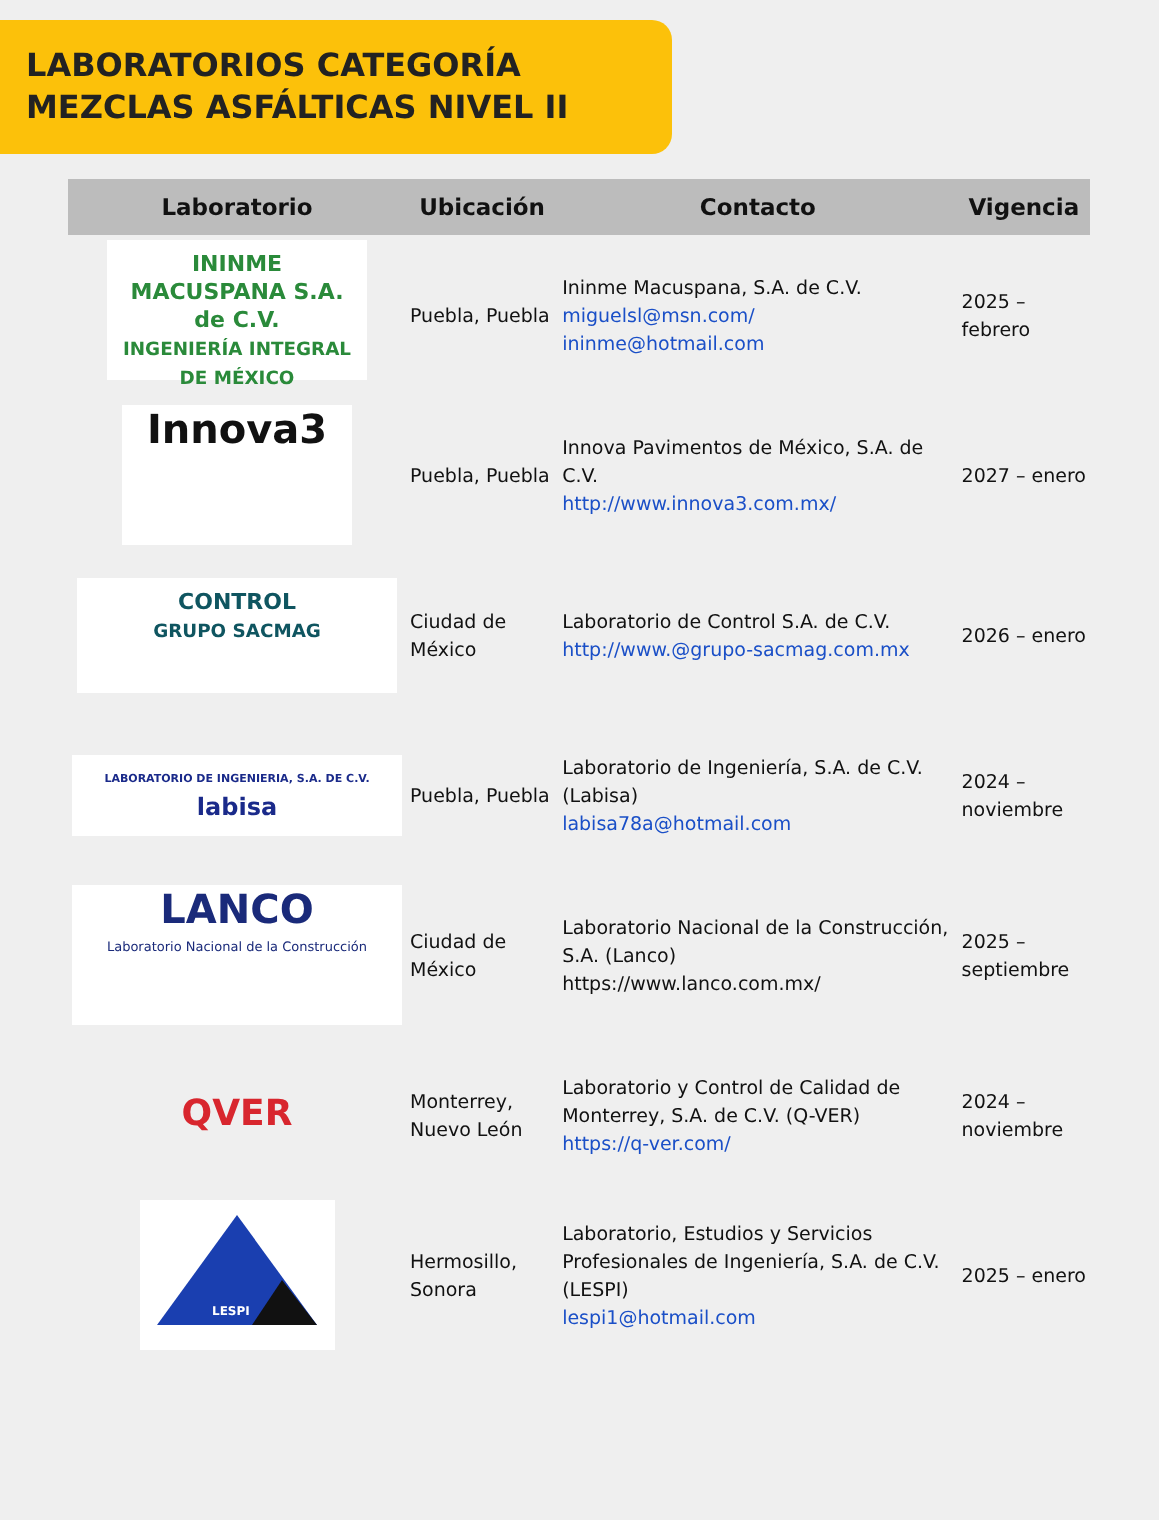LABORATORIOS CATEGORÍA
MEZCLAS ASFÁLTICAS NIVEL II
| Laboratorio | Ubicación | Contacto | Vigencia |
| --- | --- | --- | --- |
| ININME MACUSPANA S.A. de C.V. INGENIERÍA INTEGRAL DE MÉXICO | Puebla, Puebla | Ininme Macuspana, S.A. de C.V. miguelsl@msn.com/ ininme@hotmail.com | 2025 – febrero |
| Innova3 | Puebla, Puebla | Innova Pavimentos de México, S.A. de C.V. http://www.innova3.com.mx/ | 2027 – enero |
| CONTROL GRUPO SACMAG | Ciudad de México | Laboratorio de Control S.A. de C.V. http://www.@grupo-sacmag.com.mx | 2026 – enero |
| LABORATORIO DE INGENIERIA, S.A. DE C.V. labisa | Puebla, Puebla | Laboratorio de Ingeniería, S.A. de C.V. (Labisa) labisa78a@hotmail.com | 2024 – noviembre |
| LANCO Laboratorio Nacional de la Construcción | Ciudad de México | Laboratorio Nacional de la Construcción, S.A. (Lanco) https://www.lanco.com.mx/ | 2025 – septiembre |
| QVER | Monterrey, Nuevo León | Laboratorio y Control de Calidad de Monterrey, S.A. de C.V. (Q-VER) https://q-ver.com/ | 2024 – noviembre |
| LESPI | Hermosillo, Sonora | Laboratorio, Estudios y Servicios Profesionales de Ingeniería, S.A. de C.V. (LESPI) lespi1@hotmail.com | 2025 – enero |